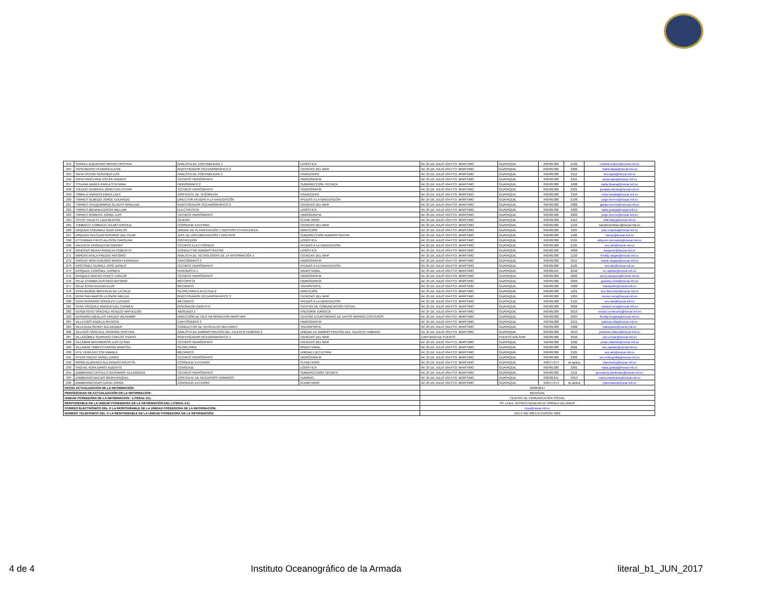| 253 | SUÁREZ IZQUIERDO MAYRA CRISTINA | ANALISTA DE CONTABILIDAD 1 | LOGÍSTICA | AV. 25 DE JULIO VÍA PTO. MARÍTIMO | GUAYAQUIL | 042481300 | 2102 | cristina.suarez@inocar.mil.ec |
| 254 | TAPIA BERNITTA MARÍA ELENA | INVESTIGADOR OCEANOGRÁFICO 2 | CIENCIAS DEL MAR | AV. 25 DE JULIO VÍA PTO. MARÍTIMO | GUAYAQUIL | 042481300 | 3302 | maria.tapia@inocar.mil.ec |
| 255 | TAPIA OCHOA SEGUNDO LUIS | ANALISTA DE CONTABILIDAD 3 | FINANCIERO | AV. 25 DE JULIO VÍA PTO. MARÍTIMO | GUAYAQUIL | 042481300 | 2113 | luis.tapia@inocar.mil.ec |
| 256 | TAPIA PANCHANA OSCAR ANDRES | TÉCNICO HIDRÓGRAFO | HIDROGRAFÍA | AV. 25 DE JULIO VÍA PTO. MARÍTIMO | GUAYAQUIL | 042481300 | 2211 | oscar.tapia@inocar.mil.ec |
| 257 | TITUANA BAREN KARLA STEFANIA | HIDRÓGRAFO 2 | SUBDIRECCIÓN TÉCNICA | AV. 25 DE JULIO VÍA PTO. MARÍTIMO | GUAYAQUIL | 042481300 | 1000 | karla.tituana@inocar.mil.ec |
| 258 | TOLEDO HERRERA JONATHAN CESAR | TÉCNICO HIDRÓGRAFO | HIDROGRAFÍA | AV. 25 DE JULIO VÍA PTO. MARÍTIMO | GUAYAQUIL | 042481300 | 2221 | jonatan.toledo@inocar.mil.ec |
| 259 | TOMALÁ VIVANCO ERIKA LADY | ASISTENTE DE TESORERÍA | FINANCIERO | AV. 25 DE JULIO VÍA PTO. MARÍTIMO | GUAYAQUIL | 042481300 | 2110 | erika.tomala@inocar.mil.ec |
| 260 | TORRES OLMEDO JORGE EDUARDO | DIRECTOR AYUDAS A LA NAVEGACIÓN | AYUDAS A LA NAVEGACIÓN | AV. 25 DE JULIO VÍA PTO. MARÍTIMO | GUAYAQUIL | 042481300 | 2106 | jorge.torresr@inocar.mil.ec |
| 261 | TORRES CHUQUMARCA GLADYS MARLENE | INVESTIGADOR OCEANOGRÁFICO 2 | CIENCIAS DEL MAR | AV. 25 DE JULIO VÍA PTO. MARÍTIMO | GUAYAQUIL | 042481300 | 3302 | gladys.torres@oinocar.mil.ec |
| 262 | TORRES MEDINA EDISON WILLIAM | ELECTRICISTA | LOGÍSTICA | AV. 25 DE JULIO VÍA PTO. MARÍTIMO | GUAYAQUIL | 042481300 | 3203 | katia.granja@inocar.mil.ec |
| 263 | TORRES ROMERO JORGE LUIS | TÉCNICO HIDRÓGRAFO | HIDROGRAFÍA | AV. 25 DE JULIO VÍA PTO. MARÍTIMO | GUAYAQUIL | 042481300 | 2202 | jorge.torresr@inocar.mil.ec |
| 264 | TOTOY VIZUETE LIDA BEATRÍZ | CAJERO | PLANETARIO | AV. 25 DE JULIO VÍA PTO. MARÍTIMO | GUAYAQUIL | 042481300 | 2113 | lida.totoy@inocar.mil.ec |
| 265 | TUMBACO TUMBACO TELMO HAROLD | CONSERJE EXTERNO | CIENCIAS DEL MAR | AV. 25 DE JULIO VÍA PTO. MARÍTIMO | GUAYAQUIL | 042481300 | 1132 | harold.tumbaco@inocar.mil.ec |
| 266 | URQUIZA CARABALI JUAN CARLOS | UNIDAD DE PLANIFICACIÓN Y GESTIÓN ESTRATÉGICA | DIRECCIÓN | AV. 25 DE JULIO VÍA PTO. MARÍTIMO | GUAYAQUIL | 042481300 | 1105 | juan.urquiza@inocar.mil.ec |
| 267 | URQUIZA SALCEDO ROSARIO DEL PILAR | JEFE DE DOCUMENTACIÓN Y ARCHIVO | SUBDIRECCIÓN ADMINISTRATIVA | AV. 25 DE JULIO VÍA PTO. MARÍTIMO | GUAYAQUIL | 042481300 | 1106 | inocar@inocar.mil.ec |
| 268 | UTTERMAN PINTO ALLISON CAROLINA | PROVEEDOR | LOGISTICA | AV. 25 DE JULIO VÍA PTO. MARÍTIMO | GUAYAQUIL | 042481300 | 2104 | allisonn.utermann@inocar.mil.ec |
| 269 | VALENCIA VERNAZA GEOVANNY | TÉCNICO ELECTRÓNICO | AYUDAS A LA NAVEGACIÓN | AV. 25 DE JULIO VÍA PTO. MARÍTIMO | GUAYAQUIL | 042481300 | 2125 | sec-aln@inocar.mil.ec |
| 270 | VANEGAS MERA FRANKLIN ROBERTO | CONDUCTOR ADMINISTRATIVO | LOGÍSTICA | AV. 25 DE JULIO VÍA PTO. MARÍTIMO | GUAYAQUIL | 042481300 | 4000 | trasporte@inocar.mil.ec |
| 271 | VARGAS AYALA FREDDY ANTONIO | ANALISTA DE TECNOLOGÍAS DE LA INFORMACIÓN 1 | CIENCIAS DEL MAR | AV. 25 DE JULIO VÍA PTO. MARÍTIMO | GUAYAQUIL | 042481300 | 1132 | freddy.vargas@inocar.mil.ec |
| 272 | VARGAS MONTENEGRO MARÍA FERNANDA | CARTÓGRAFO 3 | HIDROGRAFÍA | AV. 25 DE JULIO VÍA PTO. MARÍTIMO | GUAYAQUIL | 042481300 | 2211 | maria.vargas@inocar.mil.ec |
| 273 | VÁSCONEZ SUÁREZ JOSÉ DANILO | TÉCNICO HIDRÓGRAFO | AYUDAS A LA NAVEGACIÓN | AV. 25 DE JULIO VÍA PTO. MARÍTIMO | GUAYAQUIL | 042481300 | 2125 | sec-aln@inocar.mil.ec |
| 274 | VÁSQUEZ CORONEL CARMEN | PERIODISTA 1 | RADIO NAVAL | AV. 25 DE JULIO VÍA PTO. MARÍTIMO | GUAYAQUIL | 042481241 | 2010 | se-radnav@inocar.mil.ec |
| 275 | VASQUEZ MACIAS PERCY CARLOS | TÉCNICO HIDRÓGRAFO | HIDROGRAFÍA | AV. 25 DE JULIO VÍA PTO. MARÍTIMO | GUAYAQUIL | 042481300 | 2202 | percy.vasquez@inocar.mil.ec |
| 276 | VELIZ CHAMBA GUSTAVO ANTONIO | MOTORISTA | HIDROGRAFÍA | AV. 25 DE JULIO VÍA PTO. MARÍTIMO | GUAYAQUIL | 042481300 | 2202 | gustavo.veliz@inocar.mil.ec |
| 277 | VÉLIZ ICASA GLENDI ELOY | MECÁNICO | TRANSPORTE | AV. 25 DE JULIO VÍA PTO. MARÍTIMO | GUAYAQUIL | 042481300 | 4000 | transporte@inocar.mil.ec |
| 278 | VERA MUÑOZ MAYERLIN DE LA CRUZ | SECRETARIA EJECUTIVA 2 | DIRECCIÓN | AV. 25 DE JULIO VÍA PTO. MARÍTIMO | GUAYAQUIL | 042481300 | 1101 | sec-dirección@inocar.mil.ec |
| 279 | VERA SAN MARTÍN LEONOR IMELDA | INVESTIGADOR OCEANOGRÁFICO 3 | CIENCIAS DEL MAR | AV. 25 DE JULIO VÍA PTO. MARÍTIMO | GUAYAQUIL | 042481300 | 1204 | leonor.vera@inocar.mil.ec |
| 280 | VERA SERRANO RODOLFO LUCIANO | MECÁNICO | AYUDAS A LA NAVEGACIÓN | AV. 25 DE JULIO VÍA PTO. MARÍTIMO | GUAYAQUIL | 042481300 | 2125 | sec-aln@inocar.mil.ec |
| 281 | VERA VÁSQUEZ MARIUXI DEL CARMEN | DISEÑADOR GRÁFICO | CENTRO DE COMUNICACIÓN SOCIAL | AV. 25 DE JULIO VÍA PTO. MARÍTIMO | GUAYAQUIL | 042481300 | 3002 | mariuxi.vera@inocar.mil.ec |
| 282 | VERDESOTO SÁNCHEZ RENZZO NAPOLEÓN | ABOGADO 1 | ASESORÍA JURÍDICA | AV. 25 DE JULIO VÍA PTO. MARÍTIMO | GUAYAQUIL | 042481300 | 2013 | renzzo.verdesoto@inocar.mil.ec |
| 283 | VERGARA UQUILLAS FREDDY WLADIMIR | DIRECCIÓN DE GEO INFORMACIÓN MARÍTIMA | CENTRO ECUATORIANO DE DATOS MARINO-COSTEROS | AV. 25 DE JULIO VÍA PTO. MARÍTIMO | GUAYAQUIL | 042481300 | 2004 | freddy.vergara@inocar.mil.ec |
| 284 | VILLA RÍOS ANGELA PATRICIA | CARTÓGRAFO 3 | HIDROGRAFÍA | AV. 25 DE JULIO VÍA PTO. MARÍTIMO | GUAYAQUIL | 042481300 | 2211 | patricia.villa@inocar.mil.ec |
| 285 | VILLA RUIZ RENNY ALEXANDER | CONDUCTOR DE VEHÍCULOS MILITARES | TRANSPORTE | AV. 25 DE JULIO VÍA PTO. MARÍTIMO | GUAYAQUIL | 042481300 | 4000 | transporte@inocar.mil.ec |
| 286 | VILLACÍS SÁNCHEZ JOHANNA CRISTINA | ANALISTA DE ADMINISTRACION DEL TALENTO HUMANO 2 | UNIDAD DE ADMINISTRACIÓN DEL TALENTO HUMANO | AV. 25 DE JULIO VÍA PTO. MARÍTIMO | GUAYAQUIL | 042481300 | 4013 | johanna.villacis@inocar.mil.ec |
| 287 | VILLAGÓMEZ SERRANO CARLOS OVIDIO | INVESTIGADOR OCEANOGRÁFICO 1 | CIENCIAS DEL MAR | CAPITANÍA DE PUERTO | PUERTO BOLÍVAR | 042481300 | 2010 | sec-ccmar@inocar.mil.ec |
| 288 | VILLAMAR MATAMOROS LUIS CESAR | TÉCNICO HIDRÓGRAFO | CIENCIAS DEL MAR | AV. 25 DE JULIO VÍA PTO. MARÍTIMO | GUAYAQUIL | 042481300 | 1202 | cesar.villamar@inocar.mil.ec |
| 289 | VILLAMAR TAMAYO KARINA VANESSA | SECRETARIA | RADIO NAVAL | AV. 25 DE JULIO VÍA PTO. MARÍTIMO | GUAYAQUIL | 042481300 | 2001 | sec-radnav@inocar.mil.ec |
| 290 | VITE VERA HECTOR AMABLE | MECÁNICO | UNIDAD EJECUTORA | AV. 25 DE JULIO VÍA PTO. MARÍTIMO | GUAYAQUIL | 042481300 | 2125 | sec-aln@inocar.mil.ec |
| 291 | VITERI PINCAY ÁNGEL DARIO | TÉCNICO HIDRÓGRAFO | HIDROGRAFÍA | AV. 25 DE JULIO VÍA PTO. MARÍTIMO | GUAYAQUIL | 042481300 | 2202 | sec-hidrografia@inocar.mil.ec |
| 292 | WONG ALVARADO ALEJANDRO AGUSTÍN | CONSERJE EXTERNO | PLANETARIO | AV. 25 DE JULIO VÍA PTO. MARÍTIMO | GUAYAQUIL | 042577274 | no aplica | planetario@inocar.mil.ec |
| 293 | YAGUAL VERA DARIO ALBERTO | CONSERJE | LOGÍSTICA | AV. 25 DE JULIO VÍA PTO. MARÍTIMO | GUAYAQUIL | 042481300 | 3201 | katia.granja@inocar.mil.ec |
| 294 | ZAMBRANO CASTILLO GEOVANNY ALEXANDER | TÉCNICO HIDRÓGRAFO | SUBDIRECCIÓN TÉCNICA | AV. 25 DE JULIO VÍA PTO. MARÍTIMO | GUAYAQUIL | 042481300 | 2111 | geovanny.zambrano@inocar.mil.ec |
| 295 | ZAMBRANO MACIAS MAIRA RAQUEL | ASISTENTE DE RECURSOS HUMANOS | HUMANO | AV. 25 DE JULIO VÍA PTO. MARÍTIMO | GUAYAQUIL | 042481241 | 4013 | maira.zambrano@inocar.mil.ec |
| 296 | ZAMBRANO RIVAS DAVID JORGE | CONSERJE EXTERNO | PLANETARIO | AV. 25 DE JULIO VÍA PTO. MARÍTIMO | GUAYAQUIL | 042577274 | no aplica | planetario@inocar.mil.ec |
| FECHA ACTUALIZACIÓN DE LA INFORMACIÓN: | | | | 30/06/2017 | | | | |
| PERIODICIDAD DE ACTUALIZACIÓN DE LA INFORMACIÓN: | | | | MENSUAL | | | | |
| UNIDAD POSEEDORA DE LA INFORMACION - LITERAL b1): | | | | CENTRO DE COMUNICACIÓN SOCIAL | | | | |
| RESPONSABLE DE LA UNIDAD POSEEDORA DE LA INFORMACIÓN DEL LITERAL b1): | | | | SP. LCDA. JESSICA GENEVIEVE ORRALA DELGADO | | | | |
| CORREO ELECTRÓNICO DEL O LA RESPONSABLE DE LA UNIDAD POSEEDORA DE LA INFORMACIÓN: | | | | rrpp@inocar.mil.ec | | | | |
| NÚMERO TELEFÓNICO DEL O LA RESPONSABLE DE LA UNIDAD POSEEDORA DE LA INFORMACIÓN: | | | | (04) 2 481-300 EXTENSIÓN 3002 | | | | |
4 de 4 Instituto Oceanográfico de la Armada literal_b1_JUN_2017